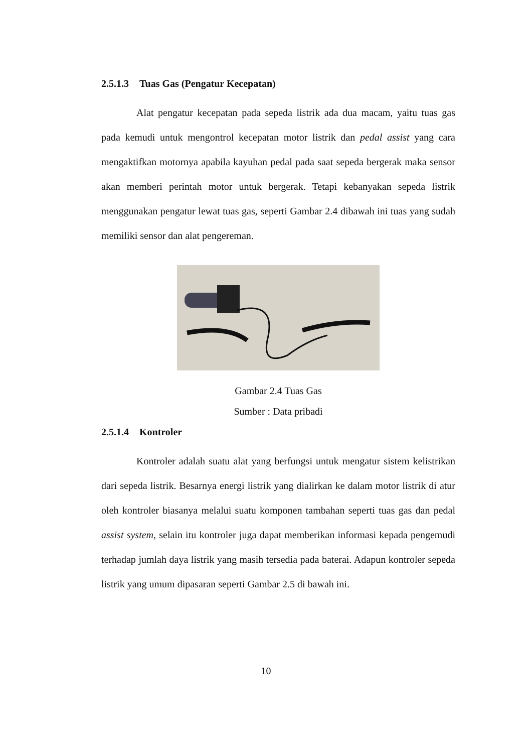2.5.1.3 Tuas Gas (Pengatur Kecepatan)
Alat pengatur kecepatan pada sepeda listrik ada dua macam, yaitu tuas gas pada kemudi untuk mengontrol kecepatan motor listrik dan pedal assist yang cara mengaktifkan motornya apabila kayuhan pedal pada saat sepeda bergerak maka sensor akan memberi perintah motor untuk bergerak. Tetapi kebanyakan sepeda listrik menggunakan pengatur lewat tuas gas, seperti Gambar 2.4 dibawah ini tuas yang sudah memiliki sensor dan alat pengereman.
Gambar 2.4 Tuas Gas
Sumber : Data pribadi
2.5.1.4 Kontroler
Kontroler adalah suatu alat yang berfungsi untuk mengatur sistem kelistrikan dari sepeda listrik. Besarnya energi listrik yang dialirkan ke dalam motor listrik di atur oleh kontroler biasanya melalui suatu komponen tambahan seperti tuas gas dan pedal assist system, selain itu kontroler juga dapat memberikan informasi kepada pengemudi terhadap jumlah daya listrik yang masih tersedia pada baterai. Adapun kontroler sepeda listrik yang umum dipasaran seperti Gambar 2.5 di bawah ini.
10